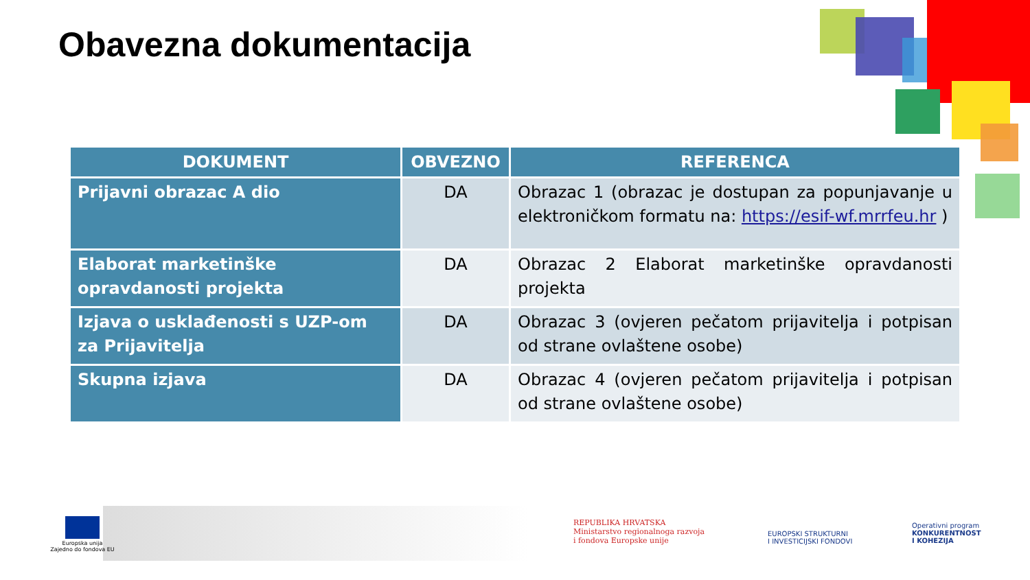Obavezna dokumentacija
| DOKUMENT | OBVEZNO | REFERENCA |
| --- | --- | --- |
| Prijavni obrazac A dio | DA | Obrazac 1 (obrazac je dostupan za popunjavanje u elektroničkom formatu na: https://esif-wf.mrrfeu.hr ) |
| Elaborat marketinške opravdanosti projekta | DA | Obrazac 2 Elaborat marketinške opravdanosti projekta |
| Izjava o usklađenosti s UZP-om za Prijavitelja | DA | Obrazac 3 (ovjeren pečatom prijavitelja i potpisan od strane ovlaštene osobe) |
| Skupna izjava | DA | Obrazac 4 (ovjeren pečatom prijavitelja i potpisan od strane ovlaštene osobe) |
Europska unija
Zajedno do fondova EU
REPUBLIKA HRVATSKA
Ministarstvo regionalnoga razvoja
i fondova Europske unije
EUROPSKI STRUKTURNI
I INVESTICIJSKI FONDOVI
Operativni program
KONKURENTNOST
I KOHEZIJA